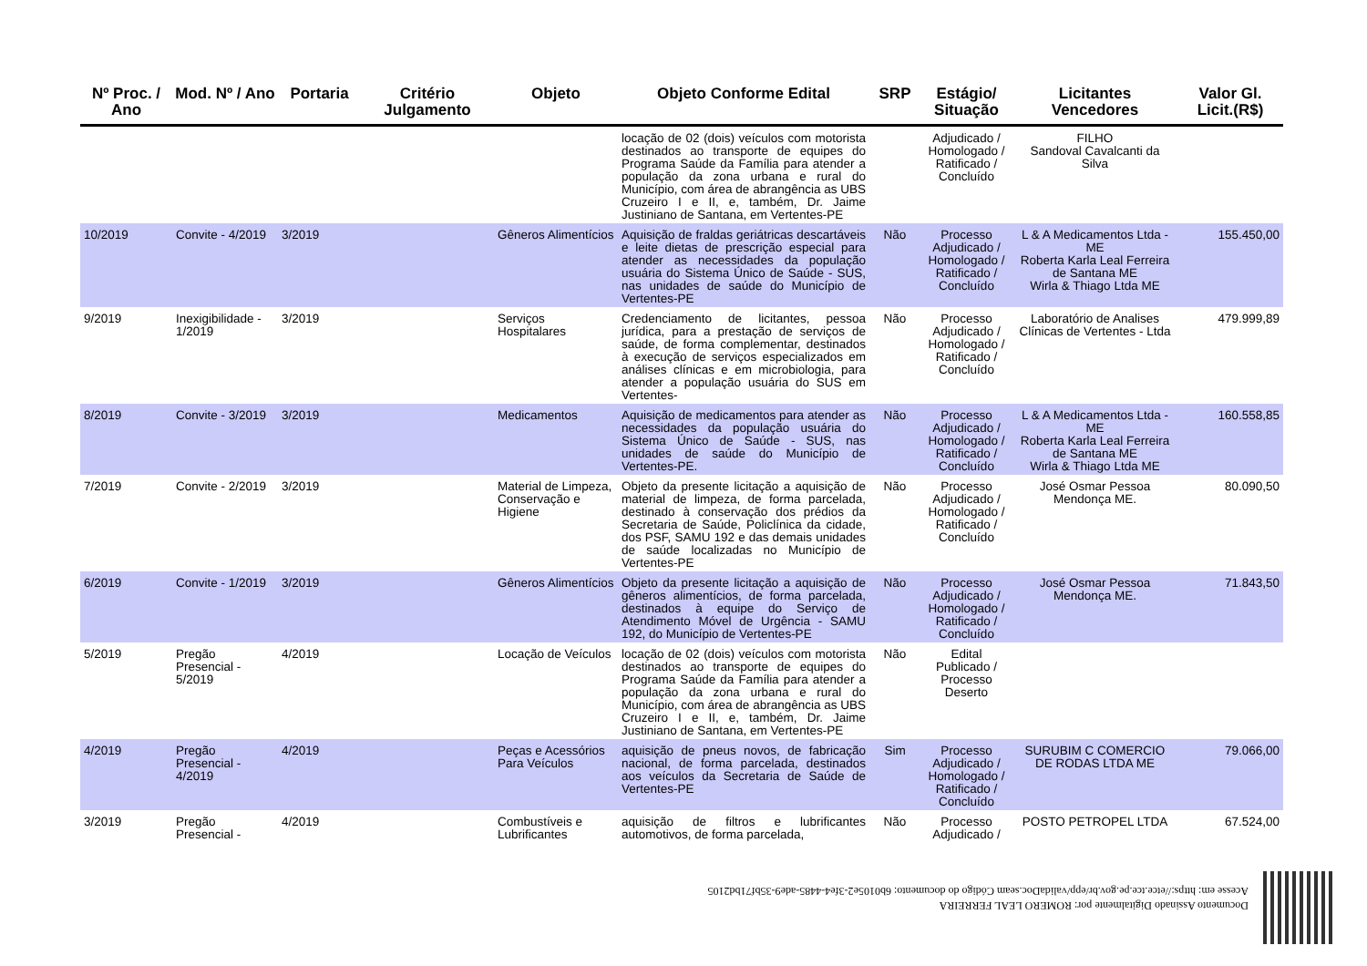| Nº Proc. / Ano | Mod. Nº / Ano | Portaria | Critério Julgamento | Objeto | Objeto Conforme Edital | SRP | Estágio/ Situação | Licitantes Vencedores | Valor Gl. Licit.(R$) |
| --- | --- | --- | --- | --- | --- | --- | --- | --- | --- |
| | | | | | locação de 02 (dois) veículos com motorista destinados ao transporte de equipes do Programa Saúde da Família para atender a população da zona urbana e rural do Município, com área de abrangência as UBS Cruzeiro I e II, e, também, Dr. Jaime Justiniano de Santana, em Vertentes-PE | | Adjudicado / Homologado / Ratificado / Concluído | FILHO Sandoval Cavalcanti da Silva | |
| 10/2019 | Convite - 4/2019 | 3/2019 | | Gêneros Alimentícios | Aquisição de fraldas geriátricas descartáveis e leite dietas de prescrição especial para atender as necessidades da população usuária do Sistema Único de Saúde - SUS, nas unidades de saúde do Município de Vertentes-PE | Não | Processo Adjudicado / Homologado / Ratificado / Concluído | L & A Medicamentos Ltda - ME Roberta Karla Leal Ferreira de Santana ME Wirla & Thiago Ltda ME | 155.450,00 |
| 9/2019 | Inexigibilidade - 1/2019 | 3/2019 | | Serviços Hospitalares | Credenciamento de licitantes, pessoa jurídica, para a prestação de serviços de saúde, de forma complementar, destinados à execução de serviços especializados em análises clínicas e em microbiologia, para atender a população usuária do SUS em Vertentes- | Não | Processo Adjudicado / Homologado / Ratificado / Concluído | Laboratório de Analises Clínicas de Vertentes - Ltda | 479.999,89 |
| 8/2019 | Convite - 3/2019 | 3/2019 | | Medicamentos | Aquisição de medicamentos para atender as necessidades da população usuária do Sistema Único de Saúde - SUS, nas unidades de saúde do Município de Vertentes-PE. | Não | Processo Adjudicado / Homologado / Ratificado / Concluído | L & A Medicamentos Ltda - ME Roberta Karla Leal Ferreira de Santana ME Wirla & Thiago Ltda ME | 160.558,85 |
| 7/2019 | Convite - 2/2019 | 3/2019 | | Material de Limpeza, Conservação e Higiene | Objeto da presente licitação a aquisição de material de limpeza, de forma parcelada, destinado à conservação dos prédios da Secretaria de Saúde, Policlínica da cidade, dos PSF, SAMU 192 e das demais unidades de saúde localizadas no Município de Vertentes-PE | Não | Processo Adjudicado / Homologado / Ratificado / Concluído | José Osmar Pessoa Mendonça ME. | 80.090,50 |
| 6/2019 | Convite - 1/2019 | 3/2019 | | Gêneros Alimentícios | Objeto da presente licitação a aquisição de gêneros alimentícios, de forma parcelada, destinados à equipe do Serviço de Atendimento Móvel de Urgência - SAMU 192, do Município de Vertentes-PE | Não | Processo Adjudicado / Homologado / Ratificado / Concluído | José Osmar Pessoa Mendonça ME. | 71.843,50 |
| 5/2019 | Pregão Presencial - 5/2019 | 4/2019 | | Locação de Veículos | locação de 02 (dois) veículos com motorista destinados ao transporte de equipes do Programa Saúde da Família para atender a população da zona urbana e rural do Município, com área de abrangência as UBS Cruzeiro I e II, e, também, Dr. Jaime Justiniano de Santana, em Vertentes-PE | Não | Edital Publicado / Processo Deserto | | |
| 4/2019 | Pregão Presencial - 4/2019 | 4/2019 | | Peças e Acessórios Para Veículos | aquisição de pneus novos, de fabricação nacional, de forma parcelada, destinados aos veículos da Secretaria de Saúde de Vertentes-PE | Sim | Processo Adjudicado / Homologado / Ratificado / Concluído | SURUBIM C COMERCIO DE RODAS LTDA ME | 79.066,00 |
| 3/2019 | Pregão Presencial - | 4/2019 | | Combustíveis e Lubrificantes | aquisição de filtros e lubrificantes automotivos, de forma parcelada, | Não | Processo Adjudicado / | POSTO PETROPEL LTDA | 67.524,00 |
Documento Assinado Digitalmente por: ROMERO LEAL FERREIRA
Acesse em: https://etce.tce.pe.gov.br/epp/validaDoc.seam Código do documento: 6b0105e2-3fe4-4485-ade9-35bf71bd2105